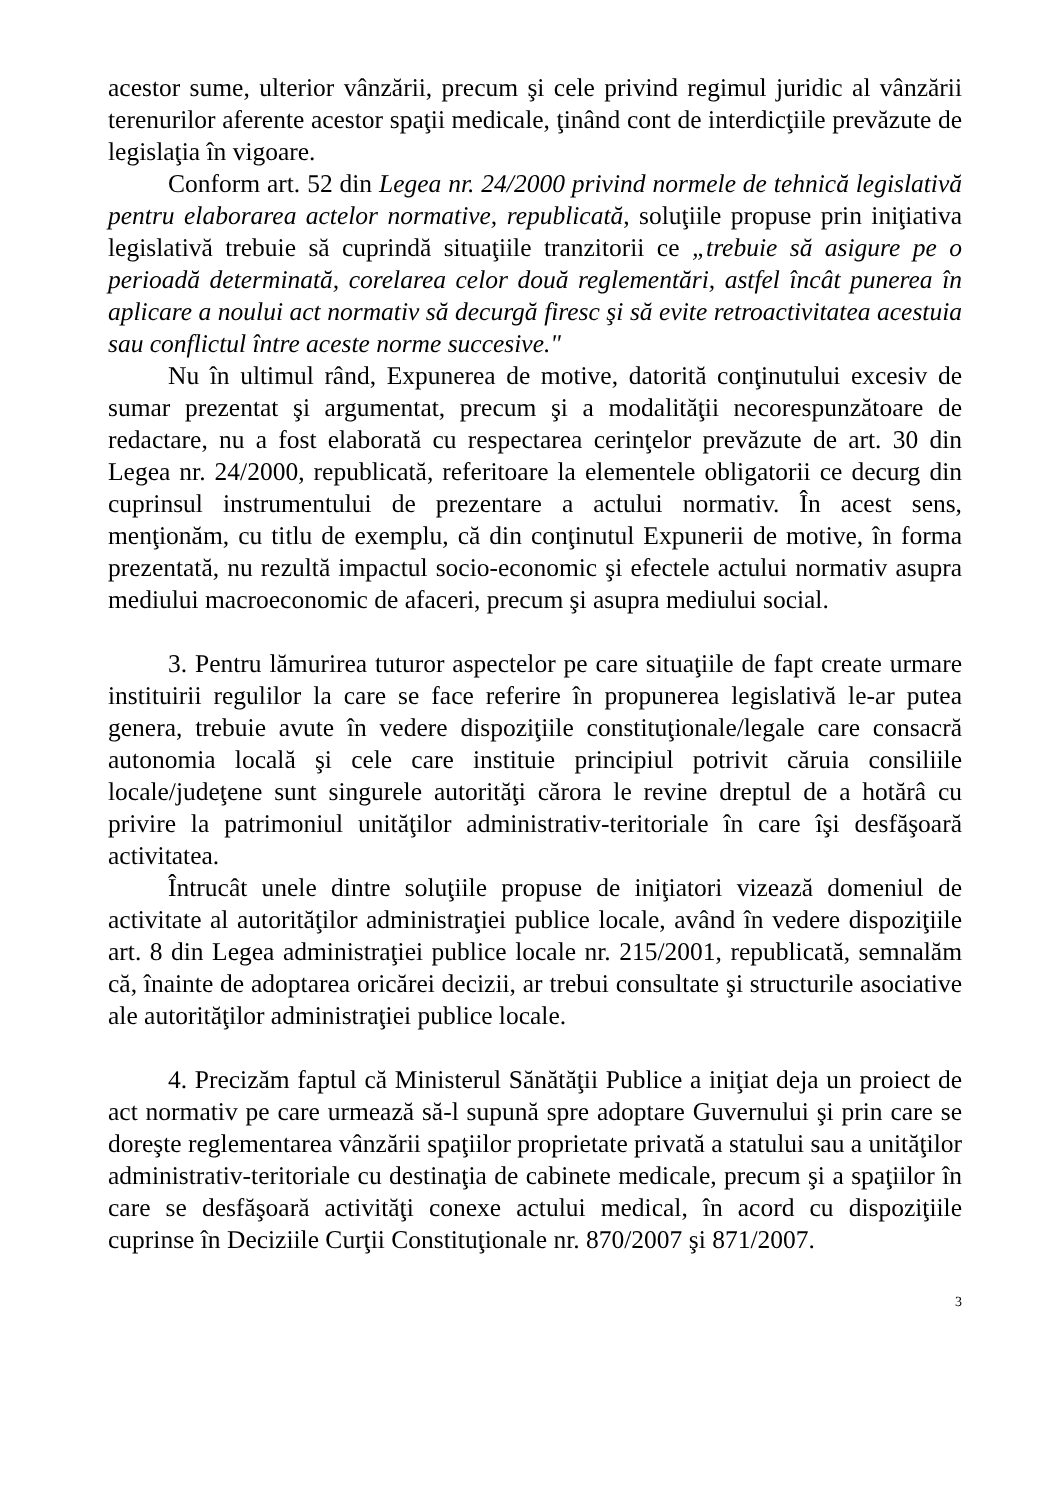acestor sume, ulterior vânzării, precum şi cele privind regimul juridic al vânzării terenurilor aferente acestor spaţii medicale, ţinând cont de interdicţiile prevăzute de legislaţia în vigoare.
Conform art. 52 din Legea nr. 24/2000 privind normele de tehnică legislativă pentru elaborarea actelor normative, republicată, soluţiile propuse prin iniţiativa legislativă trebuie să cuprindă situaţiile tranzitorii ce „trebuie să asigure pe o perioadă determinată, corelarea celor două reglementări, astfel încât punerea în aplicare a noului act normativ să decurgă firesc şi să evite retroactivitatea acestuia sau conflictul între aceste norme succesive."
Nu în ultimul rând, Expunerea de motive, datorită conţinutului excesiv de sumar prezentat şi argumentat, precum şi a modalităţii necorespunzătoare de redactare, nu a fost elaborată cu respectarea cerinţelor prevăzute de art. 30 din Legea nr. 24/2000, republicată, referitoare la elementele obligatorii ce decurg din cuprinsul instrumentului de prezentare a actului normativ. În acest sens, menţionăm, cu titlu de exemplu, că din conţinutul Expunerii de motive, în forma prezentată, nu rezultă impactul socio-economic şi efectele actului normativ asupra mediului macroeconomic de afaceri, precum şi asupra mediului social.
3. Pentru lămurirea tuturor aspectelor pe care situaţiile de fapt create urmare instituirii regulilor la care se face referire în propunerea legislativă le-ar putea genera, trebuie avute în vedere dispoziţiile constituţionale/legale care consacră autonomia locală şi cele care instituie principiul potrivit căruia consiliile locale/judeţene sunt singurele autorităţi cărora le revine dreptul de a hotărâ cu privire la patrimoniul unităţilor administrativ-teritoriale în care îşi desfăşoară activitatea.
Întrucât unele dintre soluţiile propuse de iniţiatori vizează domeniul de activitate al autorităţilor administraţiei publice locale, având în vedere dispoziţiile art. 8 din Legea administraţiei publice locale nr. 215/2001, republicată, semnalăm că, înainte de adoptarea oricărei decizii, ar trebui consultate şi structurile asociative ale autorităţilor administraţiei publice locale.
4. Precizăm faptul că Ministerul Sănătăţii Publice a iniţiat deja un proiect de act normativ pe care urmează să-l supună spre adoptare Guvernului şi prin care se doreşte reglementarea vânzării spaţiilor proprietate privată a statului sau a unităţilor administrativ-teritoriale cu destinaţia de cabinete medicale, precum şi a spaţiilor în care se desfăşoară activităţi conexe actului medical, în acord cu dispoziţiile cuprinse în Deciziile Curţii Constituţionale nr. 870/2007 şi 871/2007.
3